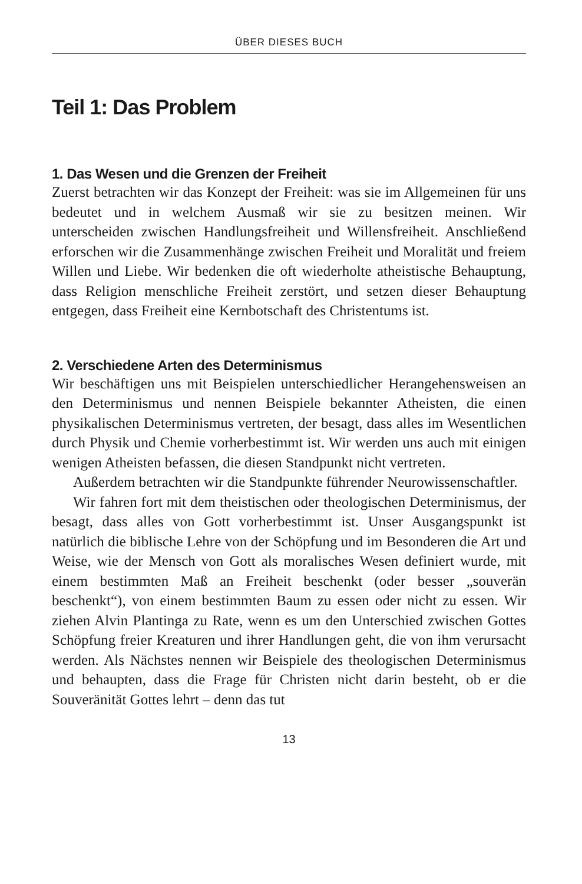ÜBER DIESES BUCH
Teil 1: Das Problem
1. Das Wesen und die Grenzen der Freiheit
Zuerst betrachten wir das Konzept der Freiheit: was sie im Allgemeinen für uns bedeutet und in welchem Ausmaß wir sie zu besitzen meinen. Wir unterscheiden zwischen Handlungsfreiheit und Willensfreiheit. Anschließend erforschen wir die Zusammenhänge zwischen Freiheit und Moralität und freiem Willen und Liebe. Wir bedenken die oft wiederholte atheistische Behauptung, dass Religion menschliche Freiheit zerstört, und setzen dieser Behauptung entgegen, dass Freiheit eine Kernbotschaft des Christentums ist.
2. Verschiedene Arten des Determinismus
Wir beschäftigen uns mit Beispielen unterschiedlicher Herangehensweisen an den Determinismus und nennen Beispiele bekannter Atheisten, die einen physikalischen Determinismus vertreten, der besagt, dass alles im Wesentlichen durch Physik und Chemie vorherbestimmt ist. Wir werden uns auch mit einigen wenigen Atheisten befassen, die diesen Standpunkt nicht vertreten.
Außerdem betrachten wir die Standpunkte führender Neurowissenschaftler.
Wir fahren fort mit dem theistischen oder theologischen Determinismus, der besagt, dass alles von Gott vorherbestimmt ist. Unser Ausgangspunkt ist natürlich die biblische Lehre von der Schöpfung und im Besonderen die Art und Weise, wie der Mensch von Gott als moralisches Wesen definiert wurde, mit einem bestimmten Maß an Freiheit beschenkt (oder besser „souverän beschenkt“), von einem bestimmten Baum zu essen oder nicht zu essen. Wir ziehen Alvin Plantinga zu Rate, wenn es um den Unterschied zwischen Gottes Schöpfung freier Kreaturen und ihrer Handlungen geht, die von ihm verursacht werden. Als Nächstes nennen wir Beispiele des theologischen Determinismus und behaupten, dass die Frage für Christen nicht darin besteht, ob er die Souveränität Gottes lehrt – denn das tut
13